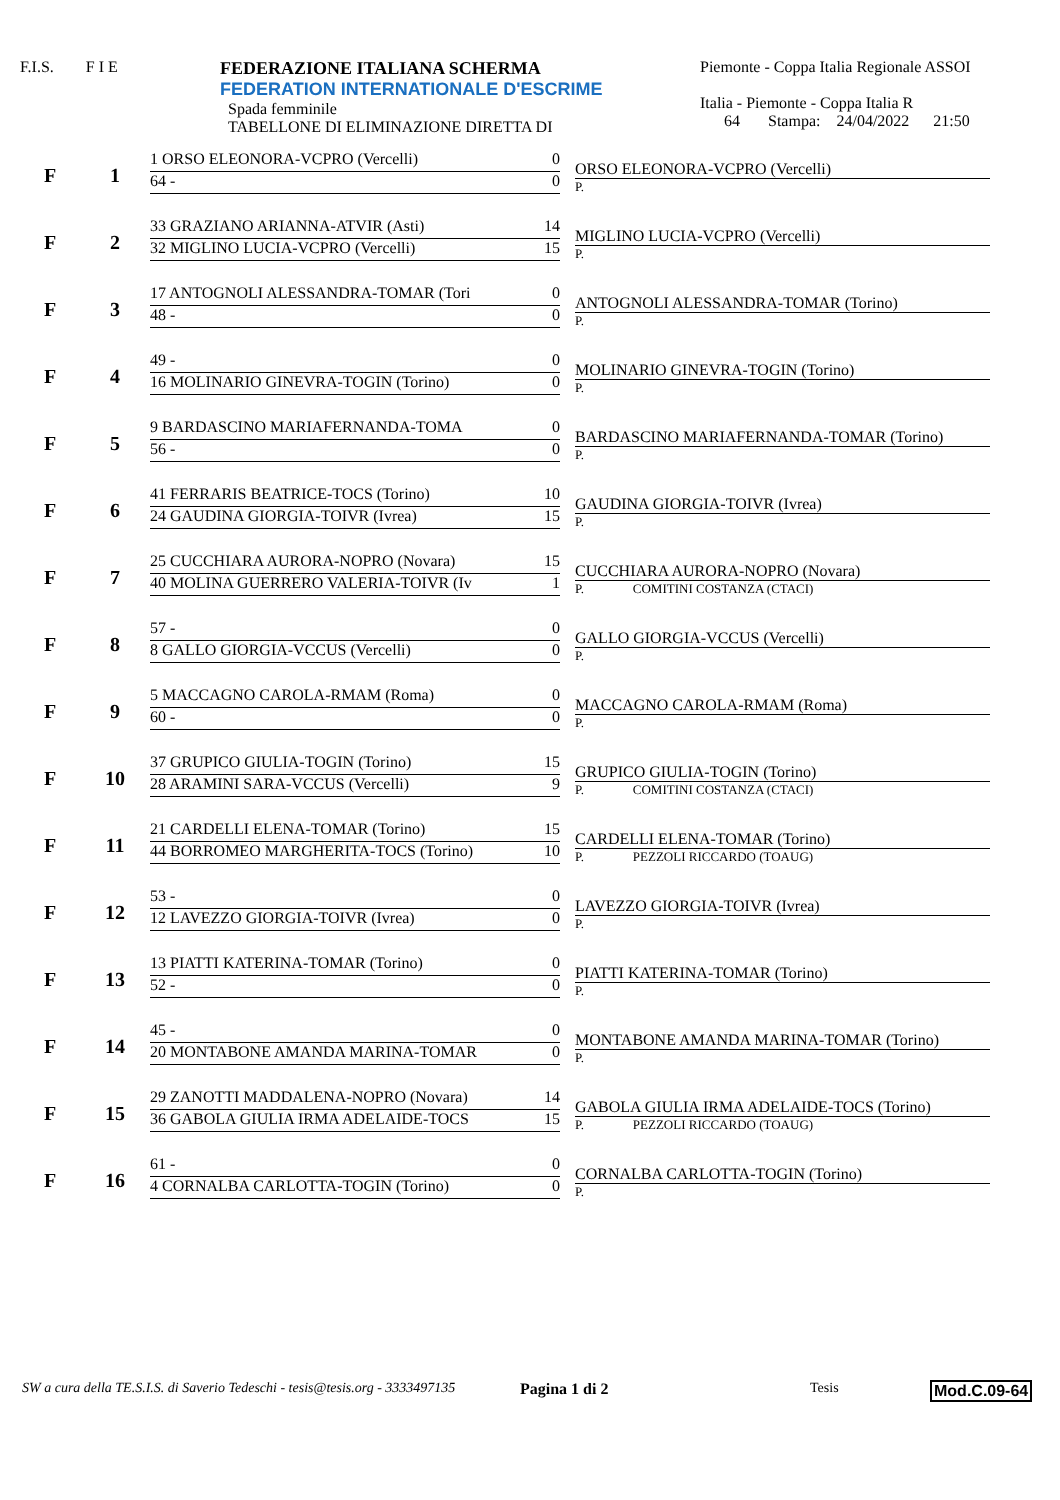F.I.S. F I E FEDERAZIONE ITALIANA SCHERMA
FEDERATION INTERNATIONALE D'ESCRIME
Spada femminile
TABELLONE DI ELIMINAZIONE DIRETTA DI
Piemonte - Coppa Italia Regionale ASSOI
Italia - Piemonte - Coppa Italia R
64 Stampa: 24/04/2022 21:50
F 1
1 ORSO ELEONORA-VCPRO (Vercelli) 0
64 - 0
ORSO ELEONORA-VCPRO (Vercelli)
P.
F 2
33 GRAZIANO ARIANNA-ATVIR (Asti) 14
32 MIGLINO LUCIA-VCPRO (Vercelli) 15
MIGLINO LUCIA-VCPRO (Vercelli)
P.
F 3
17 ANTOGNOLI ALESSANDRA-TOMAR (Tori 0
48 - 0
ANTOGNOLI ALESSANDRA-TOMAR (Torino)
P.
F 4
49 - 0
16 MOLINARIO GINEVRA-TOGIN (Torino) 0
MOLINARIO GINEVRA-TOGIN (Torino)
P.
F 5
9 BARDASCINO MARIAFERNANDA-TOMA 0
56 - 0
BARDASCINO MARIAFERNANDA-TOMAR (Torino)
P.
F 6
41 FERRARIS BEATRICE-TOCS (Torino) 10
24 GAUDINA GIORGIA-TOIVR (Ivrea) 15
GAUDINA GIORGIA-TOIVR (Ivrea)
P.
F 7
25 CUCCHIARA AURORA-NOPRO (Novara) 15
40 MOLINA GUERRERO VALERIA-TOIVR (Iv 1
CUCCHIARA AURORA-NOPRO (Novara)
P. COMITINI COSTANZA (CTACI)
F 8
57 - 0
8 GALLO GIORGIA-VCCUS (Vercelli) 0
GALLO GIORGIA-VCCUS (Vercelli)
P.
F 9
5 MACCAGNO CAROLA-RMAM (Roma) 0
60 - 0
MACCAGNO CAROLA-RMAM (Roma)
P.
F 10
37 GRUPICO GIULIA-TOGIN (Torino) 15
28 ARAMINI SARA-VCCUS (Vercelli) 9
GRUPICO GIULIA-TOGIN (Torino)
P. COMITINI COSTANZA (CTACI)
F 11
21 CARDELLI ELENA-TOMAR (Torino) 15
44 BORROMEO MARGHERITA-TOCS (Torino) 10
CARDELLI ELENA-TOMAR (Torino)
P. PEZZOLI RICCARDO (TOAUG)
F 12
53 - 0
12 LAVEZZO GIORGIA-TOIVR (Ivrea) 0
LAVEZZO GIORGIA-TOIVR (Ivrea)
P.
F 13
13 PIATTI KATERINA-TOMAR (Torino) 0
52 - 0
PIATTI KATERINA-TOMAR (Torino)
P.
F 14
45 - 0
20 MONTABONE AMANDA MARINA-TOMAR 0
MONTABONE AMANDA MARINA-TOMAR (Torino)
P.
F 15
29 ZANOTTI MADDALENA-NOPRO (Novara) 14
36 GABOLA GIULIA IRMA ADELAIDE-TOCS 15
GABOLA GIULIA IRMA ADELAIDE-TOCS (Torino)
P. PEZZOLI RICCARDO (TOAUG)
F 16
61 - 0
4 CORNALBA CARLOTTA-TOGIN (Torino) 0
CORNALBA CARLOTTA-TOGIN (Torino)
P.
SW a cura della TE.S.I.S. di Saverio Tedeschi - tesis@tesis.org - 3333497135 Pagina 1 di 2 Tesis Mod.C.09-64